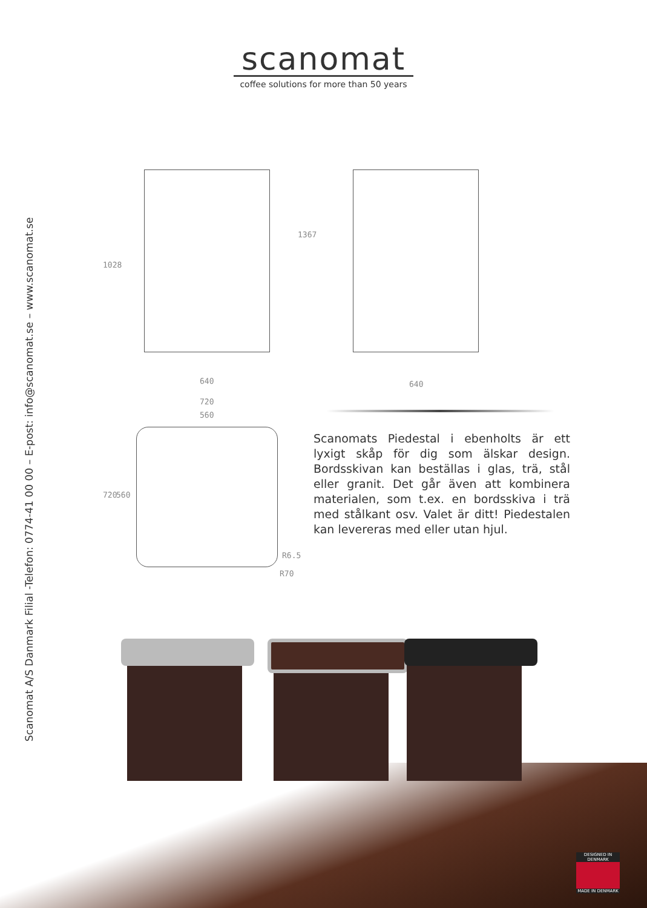scanomat
coffee solutions for more than 50 years
Scanomat A/S Danmark Filial -Telefon: 0774-41 00 00 – E-post: info@scanomat.se – www.scanomat.se
1028
1367
640 640
720
560
720 560
R6.5
R70
Scanomats Piedestal i ebenholts är ett lyxigt skåp för dig som älskar design. Bordsskivan kan beställas i glas, trä, stål eller granit. Det går även att kombinera materialen, som t.ex. en bordsskiva i trä med stålkant osv. Valet är ditt! Piedestalen kan levereras med eller utan hjul.
DESIGNED IN DENMARK
MADE IN DENMARK